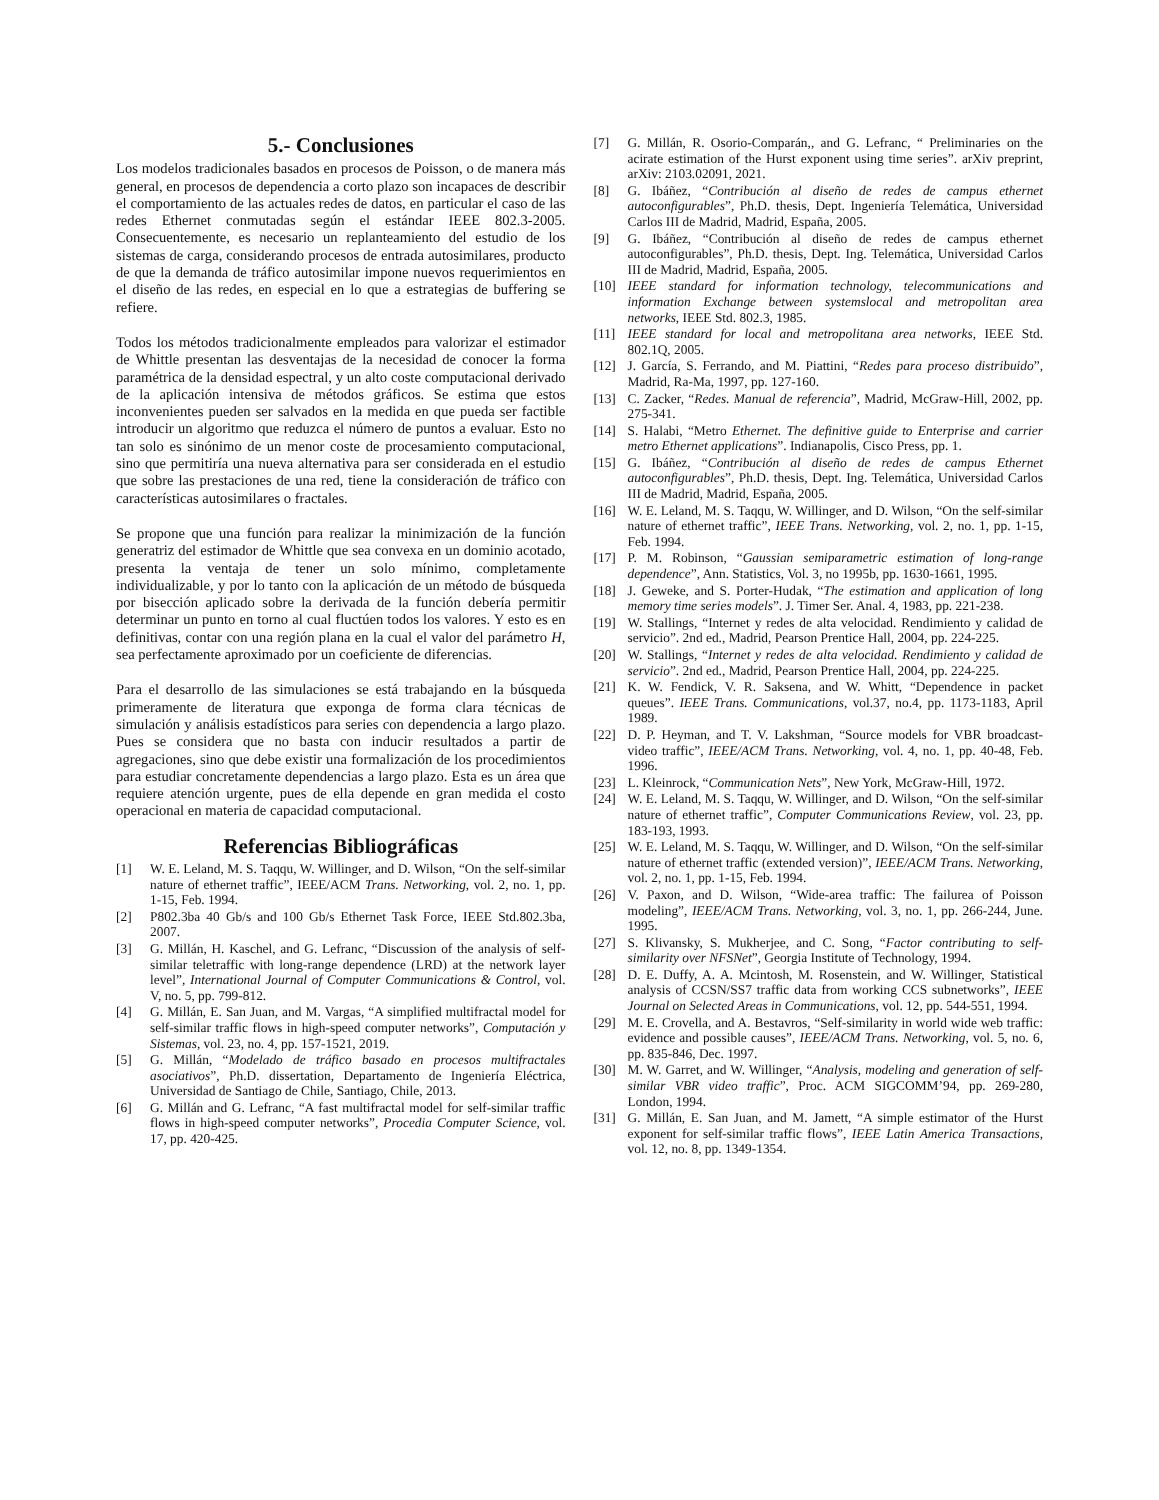5.- Conclusiones
Los modelos tradicionales basados en procesos de Poisson, o de manera más general, en procesos de dependencia a corto plazo son incapaces de describir el comportamiento de las actuales redes de datos, en particular el caso de las redes Ethernet conmutadas según el estándar IEEE 802.3-2005. Consecuentemente, es necesario un replanteamiento del estudio de los sistemas de carga, considerando procesos de entrada autosimilares, producto de que la demanda de tráfico autosimilar impone nuevos requerimientos en el diseño de las redes, en especial en lo que a estrategias de buffering se refiere.
Todos los métodos tradicionalmente empleados para valorizar el estimador de Whittle presentan las desventajas de la necesidad de conocer la forma paramétrica de la densidad espectral, y un alto coste computacional derivado de la aplicación intensiva de métodos gráficos. Se estima que estos inconvenientes pueden ser salvados en la medida en que pueda ser factible introducir un algoritmo que reduzca el número de puntos a evaluar. Esto no tan solo es sinónimo de un menor coste de procesamiento computacional, sino que permitiría una nueva alternativa para ser considerada en el estudio que sobre las prestaciones de una red, tiene la consideración de tráfico con características autosimilares o fractales.
Se propone que una función para realizar la minimización de la función generatriz del estimador de Whittle que sea convexa en un dominio acotado, presenta la ventaja de tener un solo mínimo, completamente individualizable, y por lo tanto con la aplicación de un método de búsqueda por bisección aplicado sobre la derivada de la función debería permitir determinar un punto en torno al cual fluctúen todos los valores. Y esto es en definitivas, contar con una región plana en la cual el valor del parámetro H, sea perfectamente aproximado por un coeficiente de diferencias.
Para el desarrollo de las simulaciones se está trabajando en la búsqueda primeramente de literatura que exponga de forma clara técnicas de simulación y análisis estadísticos para series con dependencia a largo plazo. Pues se considera que no basta con inducir resultados a partir de agregaciones, sino que debe existir una formalización de los procedimientos para estudiar concretamente dependencias a largo plazo. Esta es un área que requiere atención urgente, pues de ella depende en gran medida el costo operacional en materia de capacidad computacional.
Referencias Bibliográficas
[1] W. E. Leland, M. S. Taqqu, W. Willinger, and D. Wilson, “On the self-similar nature of ethernet traffic”, IEEE/ACM Trans. Networking, vol. 2, no. 1, pp. 1-15, Feb. 1994.
[2] P802.3ba 40 Gb/s and 100 Gb/s Ethernet Task Force, IEEE Std.802.3ba, 2007.
[3] G. Millán, H. Kaschel, and G. Lefranc, “Discussion of the analysis of self-similar teletraffic with long-range dependence (LRD) at the network layer level”, International Journal of Computer Communications & Control, vol. V, no. 5, pp. 799-812.
[4] G. Millán, E. San Juan, and M. Vargas, “A simplified multifractal model for self-similar traffic flows in high-speed computer networks”, Computación y Sistemas, vol. 23, no. 4, pp. 157-1521, 2019.
[5] G. Millán, “Modelado de tráfico basado en procesos multifractales asociativos”, Ph.D. dissertation, Departamento de Ingeniería Eléctrica, Universidad de Santiago de Chile, Santiago, Chile, 2013.
[6] G. Millán and G. Lefranc, “A fast multifractal model for self-similar traffic flows in high-speed computer networks”, Procedia Computer Science, vol. 17, pp. 420-425.
[7] G. Millán, R. Osorio-Comparán,, and G. Lefranc, “ Preliminaries on the acirate estimation of the Hurst exponent using time series”. arXiv preprint, arXiv: 2103.02091, 2021.
[8] G. Ibáñez, “Contribución al diseño de redes de campus ethernet autoconfigurables”, Ph.D. thesis, Dept. Ingeniería Telemática, Universidad Carlos III de Madrid, Madrid, España, 2005.
[9] G. Ibáñez, “Contribución al diseño de redes de campus ethernet autoconfigurables”, Ph.D. thesis, Dept. Ing. Telemática, Universidad Carlos III de Madrid, Madrid, España, 2005.
[10] IEEE standard for information technology, telecommunications and information Exchange between systemslocal and metropolitan area networks, IEEE Std. 802.3, 1985.
[11] IEEE standard for local and metropolitana area networks, IEEE Std. 802.1Q, 2005.
[12] J. García, S. Ferrando, and M. Piattini, “Redes para proceso distribuido”, Madrid, Ra-Ma, 1997, pp. 127-160.
[13] C. Zacker, “Redes. Manual de referencia”, Madrid, McGraw-Hill, 2002, pp. 275-341.
[14] S. Halabi, “Metro Ethernet. The definitive guide to Enterprise and carrier metro Ethernet applications”. Indianapolis, Cisco Press, pp. 1.
[15] G. Ibáñez, “Contribución al diseño de redes de campus Ethernet autoconfigurables”, Ph.D. thesis, Dept. Ing. Telemática, Universidad Carlos III de Madrid, Madrid, España, 2005.
[16] W. E. Leland, M. S. Taqqu, W. Willinger, and D. Wilson, “On the self-similar nature of ethernet traffic”, IEEE Trans. Networking, vol. 2, no. 1, pp. 1-15, Feb. 1994.
[17] P. M. Robinson, “Gaussian semiparametric estimation of long-range dependence”, Ann. Statistics, Vol. 3, no 1995b, pp. 1630-1661, 1995.
[18] J. Geweke, and S. Porter-Hudak, “The estimation and application of long memory time series models”. J. Timer Ser. Anal. 4, 1983, pp. 221-238.
[19] W. Stallings, “Internet y redes de alta velocidad. Rendimiento y calidad de servicio”. 2nd ed., Madrid, Pearson Prentice Hall, 2004, pp. 224-225.
[20] W. Stallings, “Internet y redes de alta velocidad. Rendimiento y calidad de servicio”. 2nd ed., Madrid, Pearson Prentice Hall, 2004, pp. 224-225.
[21] K. W. Fendick, V. R. Saksena, and W. Whitt, “Dependence in packet queues”. IEEE Trans. Communications, vol.37, no.4, pp. 1173-1183, April 1989.
[22] D. P. Heyman, and T. V. Lakshman, “Source models for VBR broadcast-video traffic”, IEEE/ACM Trans. Networking, vol. 4, no. 1, pp. 40-48, Feb. 1996.
[23] L. Kleinrock, “Communication Nets”, New York, McGraw-Hill, 1972.
[24] W. E. Leland, M. S. Taqqu, W. Willinger, and D. Wilson, “On the self-similar nature of ethernet traffic”, Computer Communications Review, vol. 23, pp. 183-193, 1993.
[25] W. E. Leland, M. S. Taqqu, W. Willinger, and D. Wilson, “On the self-similar nature of ethernet traffic (extended version)”, IEEE/ACM Trans. Networking, vol. 2, no. 1, pp. 1-15, Feb. 1994.
[26] V. Paxon, and D. Wilson, “Wide-area traffic: The failurea of Poisson modeling”, IEEE/ACM Trans. Networking, vol. 3, no. 1, pp. 266-244, June. 1995.
[27] S. Klivansky, S. Mukherjee, and C. Song, “Factor contributing to self-similarity over NFSNet”, Georgia Institute of Technology, 1994.
[28] D. E. Duffy, A. A. Mcintosh, M. Rosenstein, and W. Willinger, Statistical analysis of CCSN/SS7 traffic data from working CCS subnetworks”, IEEE Journal on Selected Areas in Communications, vol. 12, pp. 544-551, 1994.
[29] M. E. Crovella, and A. Bestavros, “Self-similarity in world wide web traffic: evidence and possible causes”, IEEE/ACM Trans. Networking, vol. 5, no. 6, pp. 835-846, Dec. 1997.
[30] M. W. Garret, and W. Willinger, “Analysis, modeling and generation of self-similar VBR video traffic”, Proc. ACM SIGCOMM’94, pp. 269-280, London, 1994.
[31] G. Millán, E. San Juan, and M. Jamett, “A simple estimator of the Hurst exponent for self-similar traffic flows”, IEEE Latin America Transactions, vol. 12, no. 8, pp. 1349-1354.